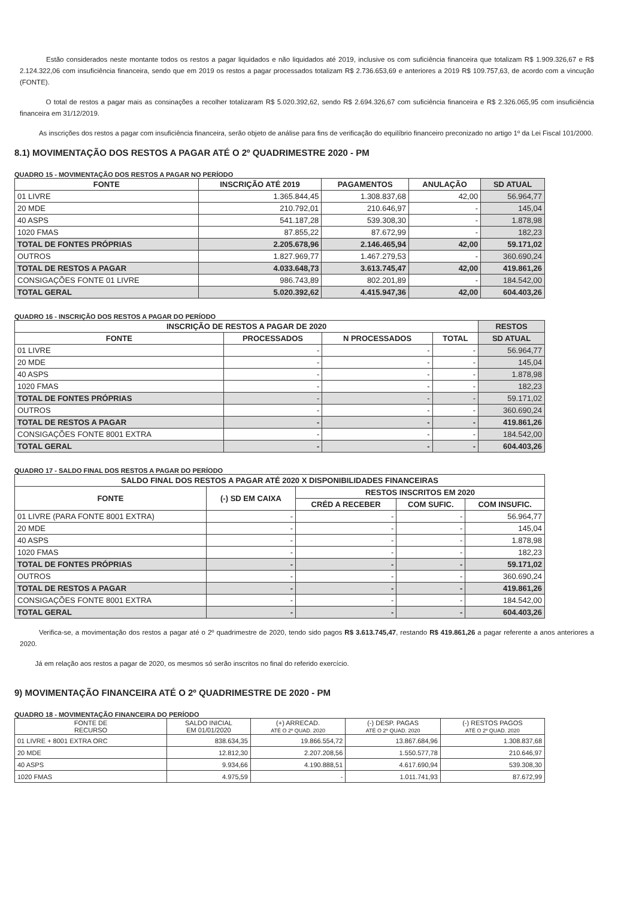Estão considerados neste montante todos os restos a pagar liquidados e não liquidados até 2019, inclusive os com suficiência financeira que totalizam R$ 1.909.326,67 e R$ 2.124.322,06 com insuficiência financeira, sendo que em 2019 os restos a pagar processados totalizam R$ 2.736.653,69 e anteriores a 2019 R$ 109.757,63, de acordo com a vincução (FONTE).
O total de restos a pagar mais as consinações a recolher totalizaram R$ 5.020.392,62, sendo R$ 2.694.326,67 com suficiência financeira e R$ 2.326.065,95 com insuficiência financeira em 31/12/2019.
As inscrições dos restos a pagar com insuficiência financeira, serão objeto de análise para fins de verificação do equilíbrio financeiro preconizado no artigo 1º da Lei Fiscal 101/2000.
8.1) MOVIMENTAÇÃO DOS RESTOS A PAGAR ATÉ O 2º QUADRIMESTRE 2020 - PM
QUADRO 15 - MOVIMENTAÇÃO DOS RESTOS A PAGAR NO PERÍODO
| FONTE | INSCRIÇÃO ATÉ 2019 | PAGAMENTOS | ANULAÇÃO | SD ATUAL |
| --- | --- | --- | --- | --- |
| 01 LIVRE | 1.365.844,45 | 1.308.837,68 | 42,00 | 56.964,77 |
| 20 MDE | 210.792,01 | 210.646,97 | - | 145,04 |
| 40 ASPS | 541.187,28 | 539.308,30 | - | 1.878,98 |
| 1020 FMAS | 87.855,22 | 87.672,99 | - | 182,23 |
| TOTAL DE FONTES PRÓPRIAS | 2.205.678,96 | 2.146.465,94 | 42,00 | 59.171,02 |
| OUTROS | 1.827.969,77 | 1.467.279,53 | - | 360.690,24 |
| TOTAL DE RESTOS A PAGAR | 4.033.648,73 | 3.613.745,47 | 42,00 | 419.861,26 |
| CONSIGAÇÕES FONTE 01 LIVRE | 986.743,89 | 802.201,89 | - | 184.542,00 |
| TOTAL GERAL | 5.020.392,62 | 4.415.947,36 | 42,00 | 604.403,26 |
QUADRO 16 - INSCRIÇÃO DOS RESTOS A PAGAR DO PERÍODO
| INSCRIÇÃO DE RESTOS A PAGAR DE 2020 | | | | RESTOS |
| --- | --- | --- | --- | --- |
| FONTE | PROCESSADOS | N PROCESSADOS | TOTAL | SD ATUAL |
| 01 LIVRE | - | - | - | 56.964,77 |
| 20 MDE | - | - | - | 145,04 |
| 40 ASPS | - | - | - | 1.878,98 |
| 1020 FMAS | - | - | - | 182,23 |
| TOTAL DE FONTES PRÓPRIAS | - | - | - | 59.171,02 |
| OUTROS | - | - | - | 360.690,24 |
| TOTAL DE RESTOS A PAGAR | - | - | - | 419.861,26 |
| CONSIGAÇÕES FONTE 8001 EXTRA | - | - | - | 184.542,00 |
| TOTAL GERAL | - | - | - | 604.403,26 |
QUADRO 17 - SALDO FINAL DOS RESTOS A PAGAR DO PERÍODO
| SALDO FINAL DOS RESTOS A PAGAR ATÉ 2020 X DISPONIBILIDADES FINANCEIRAS | | | | |
| --- | --- | --- | --- | --- |
| FONTE | (-) SD EM CAIXA | RESTOS INSCRITOS EM 2020 | | |
| | | CRÉD A RECEBER | COM SUFIC. | COM INSUFIC. |
| 01 LIVRE (PARA FONTE 8001 EXTRA) | - | - | - | 56.964,77 |
| 20 MDE | - | - | - | 145,04 |
| 40 ASPS | - | - | - | 1.878,98 |
| 1020 FMAS | - | - | - | 182,23 |
| TOTAL DE FONTES PRÓPRIAS | - | - | - | 59.171,02 |
| OUTROS | - | - | - | 360.690,24 |
| TOTAL DE RESTOS A PAGAR | - | - | - | 419.861,26 |
| CONSIGAÇÕES FONTE 8001 EXTRA | - | - | - | 184.542,00 |
| TOTAL GERAL | - | - | - | 604.403,26 |
Verifica-se, a movimentação dos restos a pagar até o 2º quadrimestre de 2020, tendo sido pagos R$ 3.613.745,47, restando R$ 419.861,26 a pagar referente a anos anteriores a 2020.
Já em relação aos restos a pagar de 2020, os mesmos só serão inscritos no final do referido exercício.
9) MOVIMENTAÇÃO FINANCEIRA ATÉ O 2º QUADRIMESTRE DE 2020 - PM
QUADRO 18 - MOVIMENTAÇÃO FINANCEIRA DO PERÍODO
| FONTE DE RECURSO | SALDO INICIAL EM 01/01/2020 | (+) ARRECAD. ATÉ O 2º QUAD. 2020 | (-) DESP. PAGAS ATÉ O 2º QUAD. 2020 | (-) RESTOS PAGOS ATÉ O 2º QUAD. 2020 |
| --- | --- | --- | --- | --- |
| 01 LIVRE + 8001 EXTRA ORC | 838.634,35 | 19.866.554,72 | 13.867.684,96 | 1.308.837,68 |
| 20 MDE | 12.812,30 | 2.207.208,56 | 1.550.577,78 | 210.646,97 |
| 40 ASPS | 9.934,66 | 4.190.888,51 | 4.617.690,94 | 539.308,30 |
| 1020 FMAS | 4.975,59 | - | 1.011.741,93 | 87.672,99 |